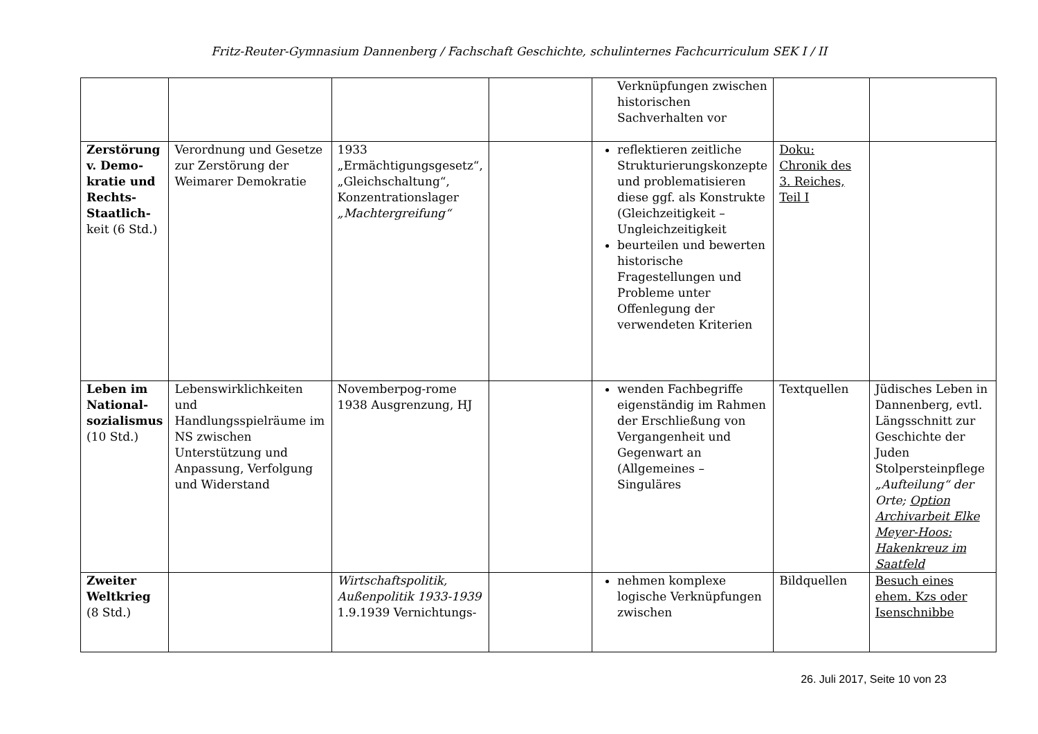Fritz-Reuter-Gymnasium Dannenberg / Fachschaft Geschichte, schulinternes Fachcurriculum SEK I / II
| | | | | Verknüpfungen zwischen historischen Sachverhalten vor | | |
| Zerstörung v. Demo-kratie und Rechts-Staatlich- keit (6 Std.) | Verordnung und Gesetze zur Zerstörung der Weimarer Demokratie | 1933 „Ermächtigungsgesetz“, „Gleichschaltung“, Konzentrationslager „Machtergreifung“ | | reflektieren zeitliche Strukturierungskonzepte und problematisieren diese ggf. als Konstrukte (Gleichzeitigkeit – Ungleichzeitigkeit beurteilen und bewerten historische Fragestellungen und Probleme unter Offenlegung der verwendeten Kriterien | Doku: Chronik des 3. Reiches, Teil I | |
| Leben im National-sozialismus (10 Std.) | Lebenswirklichkeiten und Handlungsspielräume im NS zwischen Unterstützung und Anpassung, Verfolgung und Widerstand | Novemberpog-rome 1938 Ausgrenzung, HJ | | wenden Fachbegriffe eigenständig im Rahmen der Erschließung von Vergangenheit und Gegenwart an (Allgemeines – Singuläres | Textquellen | Jüdisches Leben in Dannenberg, evtl. Längsschnitt zur Geschichte der Juden Stolpersteinpflege „Aufteilung“ der Orte; Option Archivarbeit Elke Meyer-Hoos: Hakenkreuz im Saatfeld |
| Zweiter Weltkrieg (8 Std.) | | Wirtschaftspolitik, Außenpolitik 1933-1939 1.9.1939 Vernichtungs- | | nehmen komplexe logische Verknüpfungen zwischen | Bildquellen | Besuch eines ehem. Kzs oder Isenschnibbe |
26. Juli 2017, Seite 10 von 23